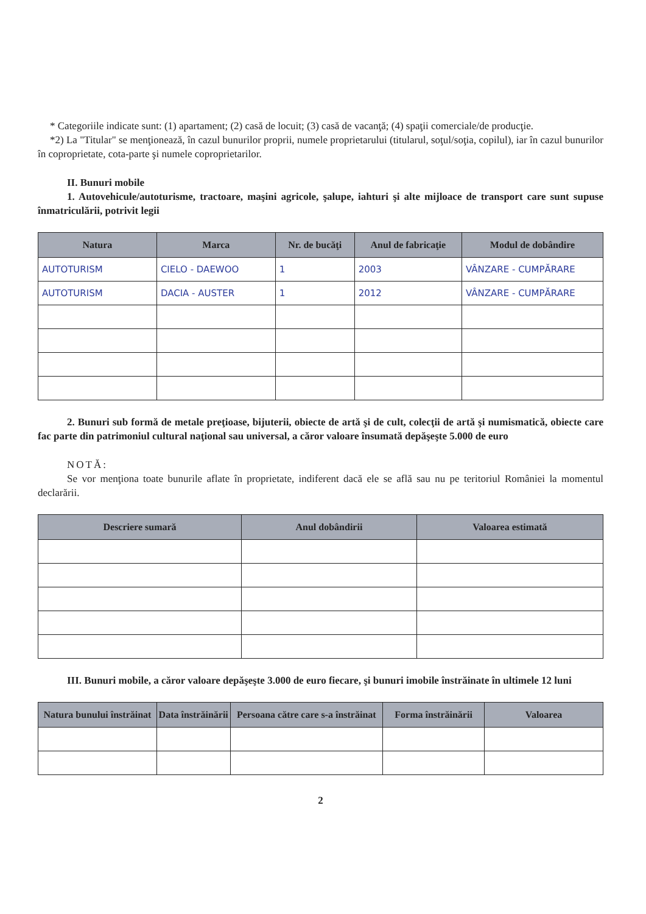* Categoriile indicate sunt: (1) apartament; (2) casă de locuit; (3) casă de vacanţă; (4) spaţii comerciale/de producţie.
*2) La "Titular" se menţionează, în cazul bunurilor proprii, numele proprietarului (titularul, soţul/soţia, copilul), iar în cazul bunurilor în coproprietate, cota-parte şi numele coproprietarilor.
II. Bunuri mobile
1. Autovehicule/autoturisme, tractoare, maşini agricole, şalupe, iahturi şi alte mijloace de transport care sunt supuse înmatriculării, potrivit legii
| Natura | Marca | Nr. de bucăţi | Anul de fabricaţie | Modul de dobândire |
| --- | --- | --- | --- | --- |
| AUTOTURISM | CIELO - DAEWOO | 1 | 2003 | VÂNZARE - CUMPĂRARE |
| AUTOTURISM | DACIA - AUSTER | 1 | 2012 | VÂNZARE - CUMPĂRARE |
2. Bunuri sub formă de metale preţioase, bijuterii, obiecte de artă şi de cult, colecţii de artă şi numismatică, obiecte care fac parte din patrimoniul cultural naţional sau universal, a căror valoare însumată depăşeşte 5.000 de euro
NOTĂ:
Se vor menţiona toate bunurile aflate în proprietate, indiferent dacă ele se află sau nu pe teritoriul României la momentul declarării.
| Descriere sumară | Anul dobândirii | Valoarea estimată |
| --- | --- | --- |
III. Bunuri mobile, a căror valoare depăşeşte 3.000 de euro fiecare, şi bunuri imobile înstrăinate în ultimele 12 luni
| Natura bunului înstrăinat | Data înstrăinării | Persoana către care s-a înstrăinat | Forma înstrăinării | Valoarea |
| --- | --- | --- | --- | --- |
2